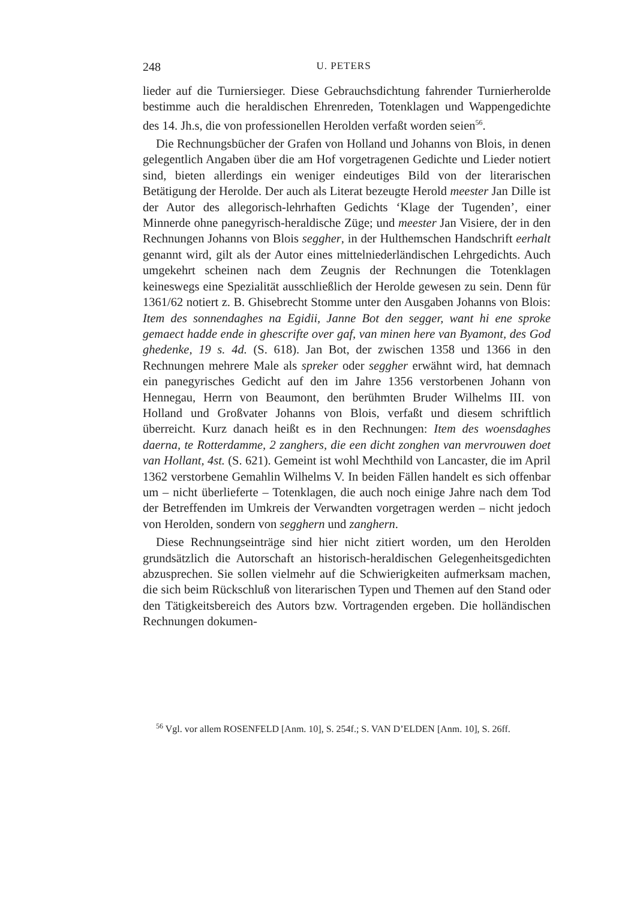248 U. PETERS
lieder auf die Turniersieger. Diese Gebrauchsdichtung fahrender Turnierherolde bestimme auch die heraldischen Ehrenreden, Totenklagen und Wappengedichte des 14. Jh.s, die von professionellen Herolden verfaßt worden seien<sup>56</sup>.
Die Rechnungsbücher der Grafen von Holland und Johanns von Blois, in denen gelegentlich Angaben über die am Hof vorgetragenen Gedichte und Lieder notiert sind, bieten allerdings ein weniger eindeutiges Bild von der literarischen Betätigung der Herolde. Der auch als Literat bezeugte Herold meester Jan Dille ist der Autor des allegorisch-lehrhaften Gedichts ‘Klage der Tugenden’, einer Minnerde ohne panegyrisch-heraldische Züge; und meester Jan Visiere, der in den Rechnungen Johanns von Blois seggher, in der Hulthemschen Handschrift eerhalt genannt wird, gilt als der Autor eines mittelniederländischen Lehrgedichts. Auch umgekehrt scheinen nach dem Zeugnis der Rechnungen die Totenklagen keineswegs eine Spezialität ausschließlich der Herolde gewesen zu sein. Denn für 1361/62 notiert z. B. Ghisebrecht Stomme unter den Ausgaben Johanns von Blois: Item des sonnendaghes na Egidii, Janne Bot den segger, want hi ene sproke gemaect hadde ende in ghescrifte over gaf, van minen here van Byamont, des God ghedenke, 19 s. 4d. (S. 618). Jan Bot, der zwischen 1358 und 1366 in den Rechnungen mehrere Male als spreker oder seggher erwähnt wird, hat demnach ein panegyrisches Gedicht auf den im Jahre 1356 verstorbenen Johann von Hennegau, Herrn von Beaumont, den berühmten Bruder Wilhelms III. von Holland und Großvater Johanns von Blois, verfaßt und diesem schriftlich überreicht. Kurz danach heißt es in den Rechnungen: Item des woensdaghes daerna, te Rotterdamme, 2 zanghers, die een dicht zonghen van mervrouwen doet van Hollant, 4st. (S. 621). Gemeint ist wohl Mechthild von Lancaster, die im April 1362 verstorbene Gemahlin Wilhelms V. In beiden Fällen handelt es sich offenbar um – nicht überlieferte – Totenklagen, die auch noch einige Jahre nach dem Tod der Betreffenden im Umkreis der Verwandten vorgetragen werden – nicht jedoch von Herolden, sondern von segghern und zanghern.
Diese Rechnungseinträge sind hier nicht zitiert worden, um den Herolden grundsätzlich die Autorschaft an historisch-heraldischen Gelegenheitsgedichten abzusprechen. Sie sollen vielmehr auf die Schwierigkeiten aufmerksam machen, die sich beim Rückschluß von literarischen Typen und Themen auf den Stand oder den Tätigkeitsbereich des Autors bzw. Vortragenden ergeben. Die holländischen Rechnungen dokumen-
<sup>56</sup> Vgl. vor allem ROSENFELD [Anm. 10], S. 254f.; S. VAN D’ELDEN [Anm. 10], S. 26ff.